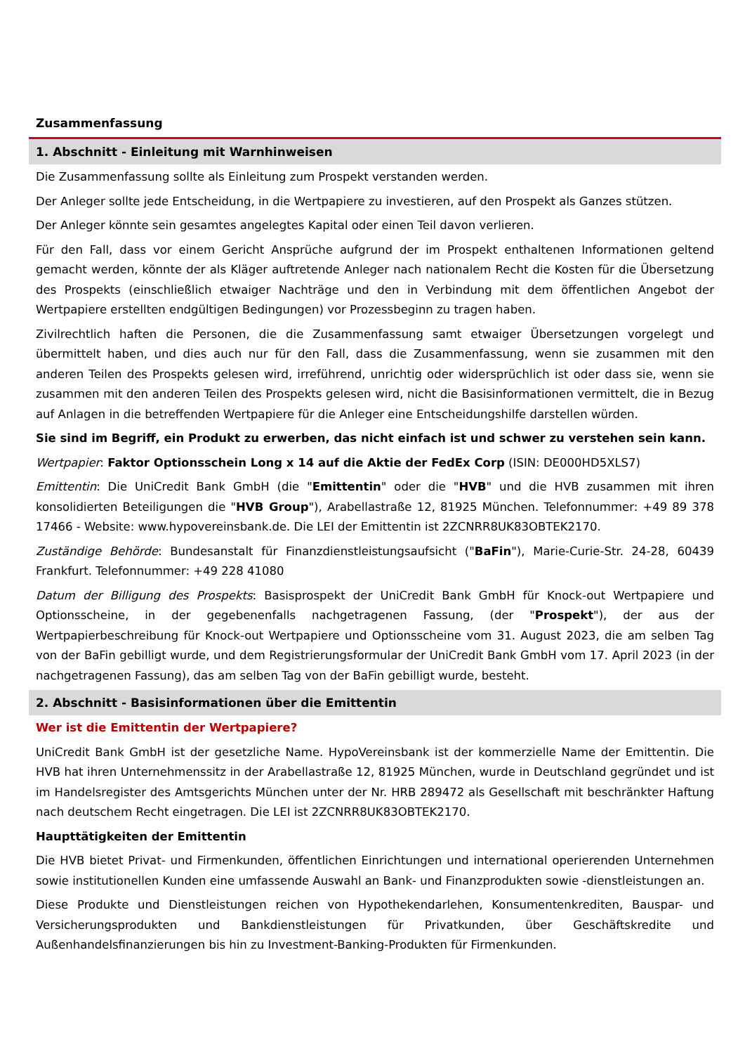Zusammenfassung
1. Abschnitt - Einleitung mit Warnhinweisen
Die Zusammenfassung sollte als Einleitung zum Prospekt verstanden werden.
Der Anleger sollte jede Entscheidung, in die Wertpapiere zu investieren, auf den Prospekt als Ganzes stützen.
Der Anleger könnte sein gesamtes angelegtes Kapital oder einen Teil davon verlieren.
Für den Fall, dass vor einem Gericht Ansprüche aufgrund der im Prospekt enthaltenen Informationen geltend gemacht werden, könnte der als Kläger auftretende Anleger nach nationalem Recht die Kosten für die Übersetzung des Prospekts (einschließlich etwaiger Nachträge und den in Verbindung mit dem öffentlichen Angebot der Wertpapiere erstellten endgültigen Bedingungen) vor Prozessbeginn zu tragen haben.
Zivilrechtlich haften die Personen, die die Zusammenfassung samt etwaiger Übersetzungen vorgelegt und übermittelt haben, und dies auch nur für den Fall, dass die Zusammenfassung, wenn sie zusammen mit den anderen Teilen des Prospekts gelesen wird, irreführend, unrichtig oder widersprüchlich ist oder dass sie, wenn sie zusammen mit den anderen Teilen des Prospekts gelesen wird, nicht die Basisinformationen vermittelt, die in Bezug auf Anlagen in die betreffenden Wertpapiere für die Anleger eine Entscheidungshilfe darstellen würden.
Sie sind im Begriff, ein Produkt zu erwerben, das nicht einfach ist und schwer zu verstehen sein kann.
Wertpapier: Faktor Optionsschein Long x 14 auf die Aktie der FedEx Corp (ISIN: DE000HD5XLS7)
Emittentin: Die UniCredit Bank GmbH (die "Emittentin" oder die "HVB" und die HVB zusammen mit ihren konsolidierten Beteiligungen die "HVB Group"), Arabellastraße 12, 81925 München. Telefonnummer: +49 89 378 17466 - Website: www.hypovereinsbank.de. Die LEI der Emittentin ist 2ZCNRR8UK83OBTEK2170.
Zuständige Behörde: Bundesanstalt für Finanzdienstleistungsaufsicht ("BaFin"), Marie-Curie-Str. 24-28, 60439 Frankfurt. Telefonnummer: +49 228 41080
Datum der Billigung des Prospekts: Basisprospekt der UniCredit Bank GmbH für Knock-out Wertpapiere und Optionsscheine, in der gegebenenfalls nachgetragenen Fassung, (der "Prospekt"), der aus der Wertpapierbeschreibung für Knock-out Wertpapiere und Optionsscheine vom 31. August 2023, die am selben Tag von der BaFin gebilligt wurde, und dem Registrierungsformular der UniCredit Bank GmbH vom 17. April 2023 (in der nachgetragenen Fassung), das am selben Tag von der BaFin gebilligt wurde, besteht.
2. Abschnitt - Basisinformationen über die Emittentin
Wer ist die Emittentin der Wertpapiere?
UniCredit Bank GmbH ist der gesetzliche Name. HypoVereinsbank ist der kommerzielle Name der Emittentin. Die HVB hat ihren Unternehmenssitz in der Arabellastraße 12, 81925 München, wurde in Deutschland gegründet und ist im Handelsregister des Amtsgerichts München unter der Nr. HRB 289472 als Gesellschaft mit beschränkter Haftung nach deutschem Recht eingetragen. Die LEI ist 2ZCNRR8UK83OBTEK2170.
Haupttätigkeiten der Emittentin
Die HVB bietet Privat- und Firmenkunden, öffentlichen Einrichtungen und international operierenden Unternehmen sowie institutionellen Kunden eine umfassende Auswahl an Bank- und Finanzprodukten sowie -dienstleistungen an.
Diese Produkte und Dienstleistungen reichen von Hypothekendarlehen, Konsumentenkrediten, Bauspar- und Versicherungsprodukten und Bankdienstleistungen für Privatkunden, über Geschäftskredite und Außenhandelsfinanzierungen bis hin zu Investment-Banking-Produkten für Firmenkunden.